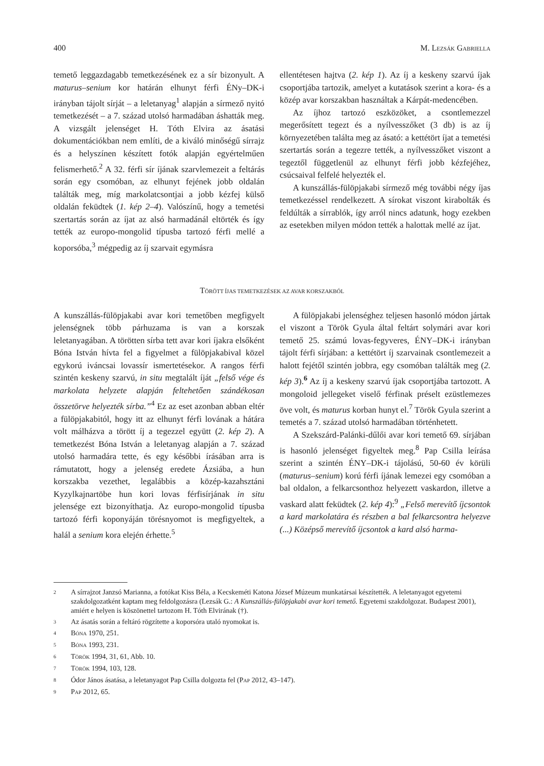400 M. LEZSÁK GABRIELLA
temető leggazdagabb temetkezésének ez a sír bizonyult. A maturus–senium kor határán elhunyt férfi ÉNy–DK-i irányban tájolt sírját – a leletanyag<sup>1</sup> alapján a sírmező nyitó temetkezését – a 7. század utolsó harmadában áshatták meg. A vizsgált jelenséget H. Tóth Elvira az ásatási dokumentációkban nem említi, de a kiváló minőségű sírrajz és a helyszínen készített fotók alapján egyértelműen felismerhető.<sup>2</sup> A 32. férfi sír íjának szarvlemezeit a feltárás során egy csomóban, az elhunyt fejének jobb oldalán találták meg, míg markolatcsontjai a jobb kézfej külső oldalán feküdtek (1. kép 2–4). Valószínű, hogy a temetési szertartás során az íjat az alsó harmadánál eltörték és így tették az europo-mongolid típusba tartozó férfi mellé a koporsóba,<sup>3</sup> mégpedig az íj szarvait egymásra
ellentétesen hajtva (2. kép 1). Az íj a keskeny szarvú íjak csoportjába tartozik, amelyet a kutatások szerint a kora- és a közép avar korszakban használtak a Kárpát-medencében.
Az íjhoz tartozó eszközöket, a csontlemezzel megerősített tegezt és a nyílvesszőket (3 db) is az íj környezetében találta meg az ásató: a kettétört íjat a temetési szertartás során a tegezre tették, a nyílvesszőket viszont a tegeztől függetlenül az elhunyt férfi jobb kézfejéhez, csúcsaival felfelé helyezték el.
A kunszállás-fülöpjakabi sírmező még további négy íjas temetkezéssel rendelkezett. A sírokat viszont kirabolták és feldúlták a sírrablók, így arról nincs adatunk, hogy ezekben az esetekben milyen módon tették a halottak mellé az íjat.
TÖRÖTT ÍJAS TEMETKEZÉSEK AZ AVAR KORSZAKBÓL
A kunszállás-fülöpjakabi avar kori temetőben megfigyelt jelenségnek több párhuzama is van a korszak leletanyagában. A törötten sírba tett avar kori íjakra elsőként Bóna István hívta fel a figyelmet a fülöpjakabival közel egykorú iváncsai lovassír ismertetésekor. A rangos férfi szintén keskeny szarvú, in situ megtalált íját „felső vége és markolata helyzete alapján feltehetően szándékosan összetörve helyezték sírba.”<sup>4</sup> Ez az eset azonban abban eltér a fülöpjakabitól, hogy itt az elhunyt férfi lovának a hátára volt málházva a törött íj a tegezzel együtt (2. kép 2). A temetkezést Bóna István a leletanyag alapján a 7. század utolsó harmadára tette, és egy későbbi írásában arra is rámutatott, hogy a jelenség eredete Ázsiába, a hun korszakba vezethet, legalábbis a közép-kazahsztáni Kyzylkajnartöbe hun kori lovas férfisírjának in situ jelensége ezt bizonyíthatja. Az europo-mongolid típusba tartozó férfi koponyáján törésnyomot is megfigyeltek, a halál a senium kora elején érhette.<sup>5</sup>
A fülöpjakabi jelenséghez teljesen hasonló módon jártak el viszont a Török Gyula által feltárt solymári avar kori temető 25. számú lovas-fegyveres, ÉNY–DK-i irányban tájolt férfi sírjában: a kettétört íj szarvainak csontlemezeit a halott fejétől szintén jobbra, egy csomóban találták meg (2. kép 3).<sup>6</sup> Az íj a keskeny szarvú íjak csoportjába tartozott. A mongoloid jellegeket viselő férfinak préselt ezüstlemezes öve volt, és maturus korban hunyt el.<sup>7</sup> Török Gyula szerint a temetés a 7. század utolsó harmadában történhetett.
A Szekszárd-Palánki-dűlői avar kori temető 69. sírjában is hasonló jelenséget figyeltek meg.<sup>8</sup> Pap Csilla leírása szerint a szintén ÉNY–DK-i tájolású, 50-60 év körüli (maturus–senium) korú férfi íjának lemezei egy csomóban a bal oldalon, a felkarcsonthoz helyezett vaskardon, illetve a vaskard alatt feküdtek (2. kép 4):<sup>9</sup> „Felső merevítő íjcsontok a kard markolatára és részben a bal felkarcsontra helyezve (...) Középső merevítő íjcsontok a kard alsó harma-
2 A sírrajzot Janzsó Marianna, a fotókat Kiss Béla, a Kecskeméti Katona József Múzeum munkatársai készítették. A leletanyagot egyetemi szakdolgozatként kaptam meg feldolgozásra (Lezsák G.: A Kunszállás-fülöpjakabi avar kori temető. Egyetemi szakdolgozat. Budapest 2001), amiért e helyen is köszönettel tartozom H. Tóth Elvirának (†).
3 Az ásatás során a feltáró rögzítette a koporsóra utaló nyomokat is.
4 BÓNA 1970, 251.
5 BÓNA 1993, 231.
6 TÖRÖK 1994, 31, 61, Abb. 10.
7 TÖRÖK 1994, 103, 128.
8 Ódor János ásatása, a leletanyagot Pap Csilla dolgozta fel (PAP 2012, 43–147).
9 PAP 2012, 65.